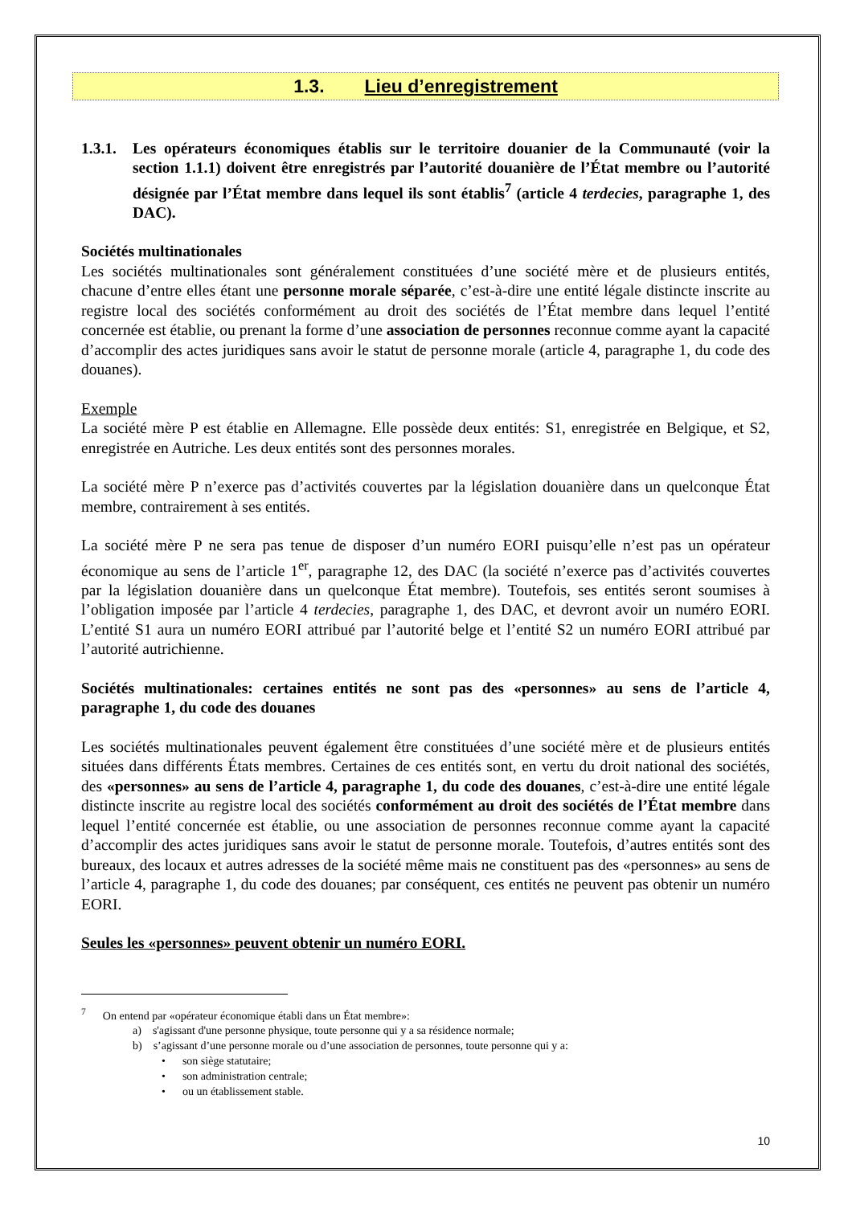1.3. Lieu d’enregistrement
1.3.1.
Les opérateurs économiques établis sur le territoire douanier de la Communauté (voir la section 1.1.1) doivent être enregistrés par l’autorité douanière de l’État membre ou l’autorité désignée par l’État membre dans lequel ils sont établis<sup>7</sup> (article 4 terdecies, paragraphe 1, des DAC).
Sociétés multinationales
Les sociétés multinationales sont généralement constituées d’une société mère et de plusieurs entités, chacune d’entre elles étant une personne morale séparée, c’est-à-dire une entité légale distincte inscrite au registre local des sociétés conformément au droit des sociétés de l’État membre dans lequel l’entité concernée est établie, ou prenant la forme d’une association de personnes reconnue comme ayant la capacité d’accomplir des actes juridiques sans avoir le statut de personne morale (article 4, paragraphe 1, du code des douanes).
Exemple
La société mère P est établie en Allemagne. Elle possède deux entités: S1, enregistrée en Belgique, et S2, enregistrée en Autriche. Les deux entités sont des personnes morales.
La société mère P n’exerce pas d’activités couvertes par la législation douanière dans un quelconque État membre, contrairement à ses entités.
La société mère P ne sera pas tenue de disposer d’un numéro EORI puisqu’elle n’est pas un opérateur économique au sens de l’article 1<sup>er</sup>, paragraphe 12, des DAC (la société n’exerce pas d’activités couvertes par la législation douanière dans un quelconque État membre). Toutefois, ses entités seront soumises à l’obligation imposée par l’article 4 terdecies, paragraphe 1, des DAC, et devront avoir un numéro EORI. L’entité S1 aura un numéro EORI attribué par l’autorité belge et l’entité S2 un numéro EORI attribué par l’autorité autrichienne.
Sociétés multinationales: certaines entités ne sont pas des «personnes» au sens de l’article 4, paragraphe 1, du code des douanes
Les sociétés multinationales peuvent également être constituées d’une société mère et de plusieurs entités situées dans différents États membres. Certaines de ces entités sont, en vertu du droit national des sociétés, des «personnes» au sens de l’article 4, paragraphe 1, du code des douanes, c’est-à-dire une entité légale distincte inscrite au registre local des sociétés conformément au droit des sociétés de l’État membre dans lequel l’entité concernée est établie, ou une association de personnes reconnue comme ayant la capacité d’accomplir des actes juridiques sans avoir le statut de personne morale. Toutefois, d’autres entités sont des bureaux, des locaux et autres adresses de la société même mais ne constituent pas des «personnes» au sens de l’article 4, paragraphe 1, du code des douanes; par conséquent, ces entités ne peuvent pas obtenir un numéro EORI.
Seules les «personnes» peuvent obtenir un numéro EORI.
<sup>7</sup> On entend par «opérateur économique établi dans un État membre»:
a) s'agissant d'une personne physique, toute personne qui y a sa résidence normale;
b) s’agissant d’une personne morale ou d’une association de personnes, toute personne qui y a:
• son siège statutaire;
• son administration centrale;
• ou un établissement stable.
10